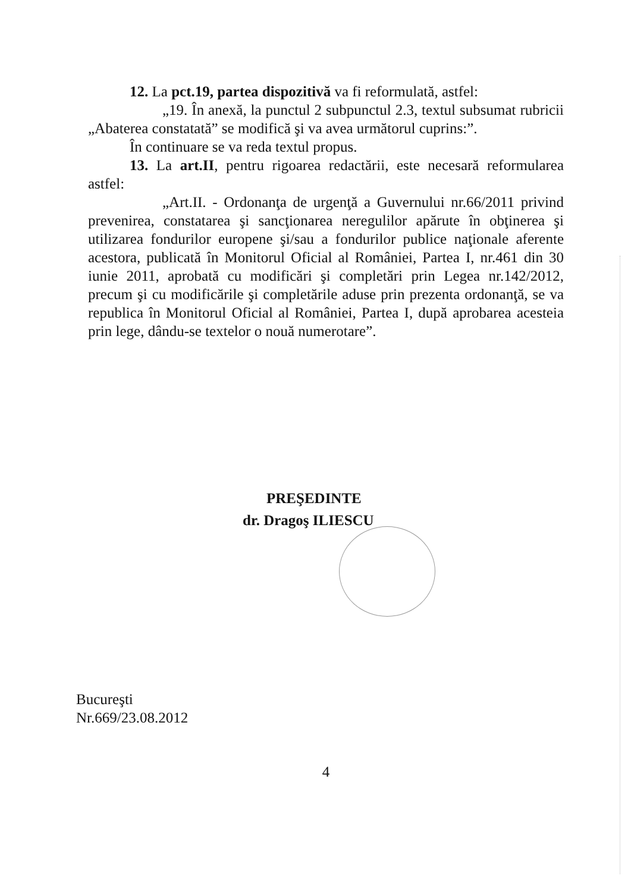12. La pct.19, partea dispozitivă va fi reformulată, astfel:
„19. În anexă, la punctul 2 subpunctul 2.3, textul subsumat rubricii „Abaterea constatată” se modifică şi va avea următorul cuprins:”.
În continuare se va reda textul propus.
13. La art.II, pentru rigoarea redactării, este necesară reformularea astfel:
„Art.II. - Ordonanţa de urgenţă a Guvernului nr.66/2011 privind prevenirea, constatarea şi sancţionarea neregulilor apărute în obţinerea şi utilizarea fondurilor europene şi/sau a fondurilor publice naţionale aferente acestora, publicată în Monitorul Oficial al României, Partea I, nr.461 din 30 iunie 2011, aprobată cu modificări şi completări prin Legea nr.142/2012, precum şi cu modificările şi completările aduse prin prezenta ordonanţă, se va republica în Monitorul Oficial al României, Partea I, după aprobarea acesteia prin lege, dându-se textelor o nouă numerotare”.
PREŞEDINTE
dr. Dragoş ILIESCU
Bucureşti
Nr.669/23.08.2012
4